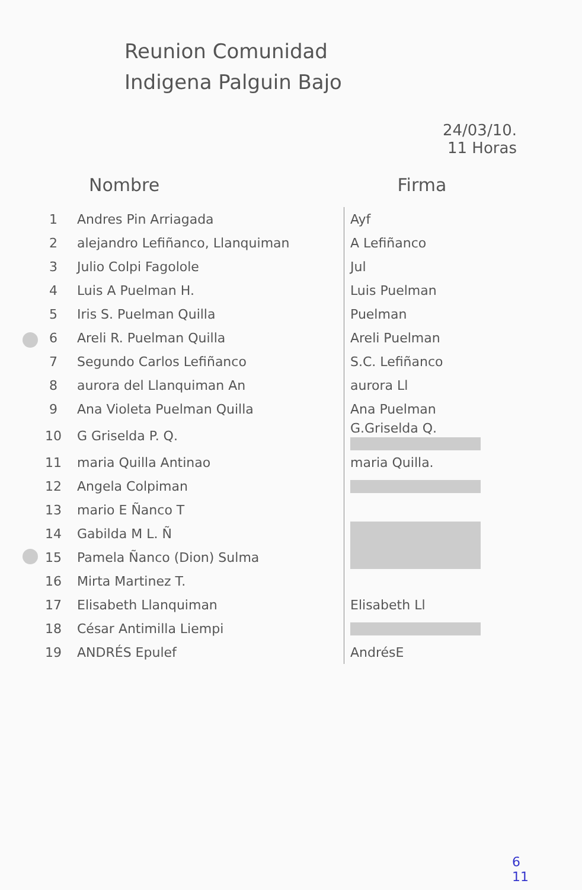Reunion Comunidad
Indigena Palguin Bajo
24/03/10.
11 Horas
| Nombre | | Firma |
| --- | --- | --- |
| 1 | Andres Pin Arriagada | Ayf |
| 2 | alejandro Lefiñanco, Llanquiman | A Lefiñanco |
| 3 | Julio Colpi Fagolole | Jul |
| 4 | Luis A Puelman H. | Luis Puelman |
| 5 | Iris S. Puelman Quilla | Puelman |
| 6 | Areli R. Puelman Quilla | Areli Puelman |
| 7 | Segundo Carlos Lefiñanco | S.C. Lefiñanco |
| 8 | aurora del Llanquiman An | aurora Ll |
| 9 | Ana Violeta Puelman Quilla | Ana Puelman |
| 10 | G Griselda P. Q. | G.Griselda Q. |
| 11 | maria Quilla Antinao | maria Quilla. |
| 12 | Angela Colpiman | |
| 13 | mario E Ñanco T | |
| 14 | Gabilda M L. Ñ | |
| 15 | Pamela Ñanco (Dion) Sulma | |
| 16 | Mirta Martinez T. | |
| 17 | Elisabeth Llanquiman | Elisabeth Ll |
| 18 | César Antimilla Liempi | |
| 19 | ANDRÉS Epulef | AndrésE |
6
11